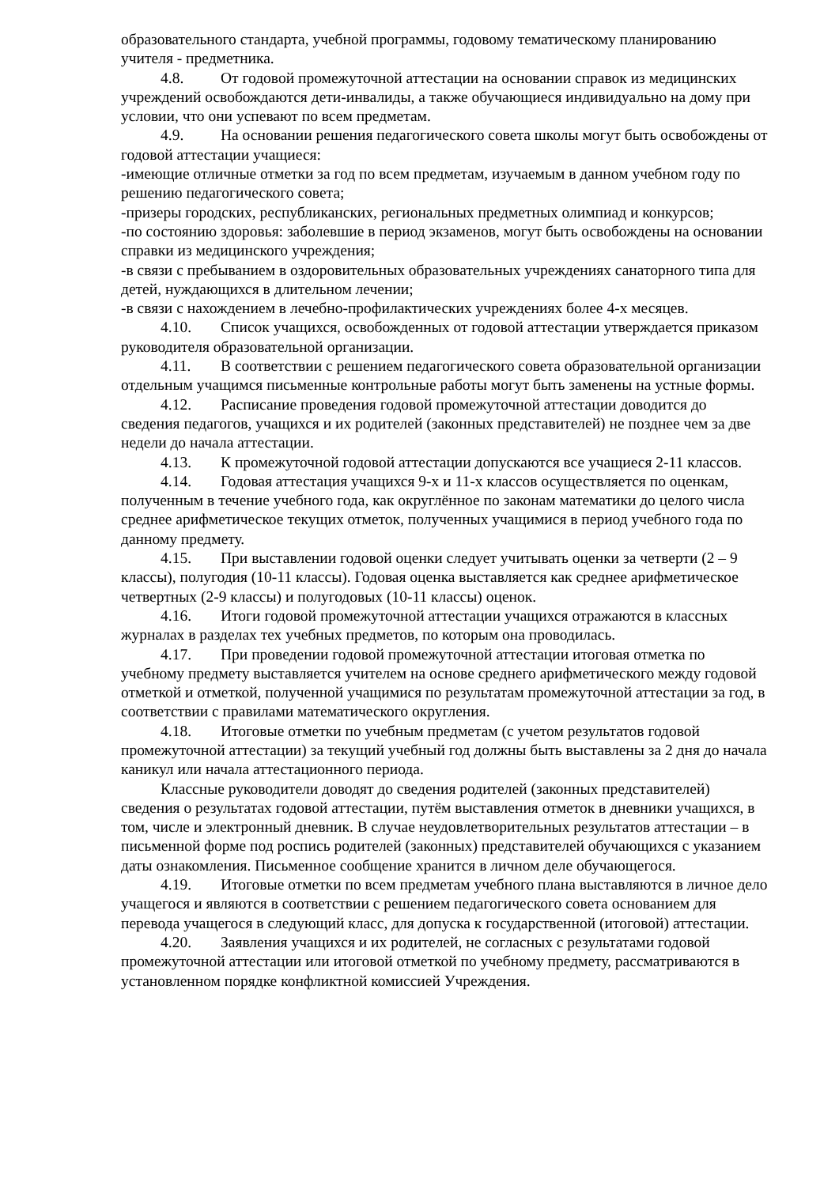образовательного стандарта, учебной программы, годовому тематическому планированию учителя - предметника.
4.8. От годовой промежуточной аттестации на основании справок из медицинских учреждений освобождаются дети-инвалиды, а также обучающиеся индивидуально на дому при условии, что они успевают по всем предметам.
4.9. На основании решения педагогического совета школы могут быть освобождены от годовой аттестации учащиеся:
-имеющие отличные отметки за год по всем предметам, изучаемым в данном учебном году по решению педагогического совета;
-призеры городских, республиканских, региональных предметных олимпиад и конкурсов;
-по состоянию здоровья: заболевшие в период экзаменов, могут быть освобождены на основании справки из медицинского учреждения;
-в связи с пребыванием в оздоровительных образовательных учреждениях санаторного типа для детей, нуждающихся в длительном лечении;
-в связи с нахождением в лечебно-профилактических учреждениях более 4-х месяцев.
4.10. Список учащихся, освобожденных от годовой аттестации утверждается приказом руководителя образовательной организации.
4.11. В соответствии с решением педагогического совета образовательной организации отдельным учащимся письменные контрольные работы могут быть заменены на устные формы.
4.12. Расписание проведения годовой промежуточной аттестации доводится до сведения педагогов, учащихся и их родителей (законных представителей) не позднее чем за две недели до начала аттестации.
4.13. К промежуточной годовой аттестации допускаются все учащиеся 2-11 классов.
4.14. Годовая аттестация учащихся 9-х и 11-х классов осуществляется по оценкам, полученным в течение учебного года, как округлённое по законам математики до целого числа среднее арифметическое текущих отметок, полученных учащимися в период учебного года по данному предмету.
4.15. При выставлении годовой оценки следует учитывать оценки за четверти (2 – 9 классы), полугодия (10-11 классы). Годовая оценка выставляется как среднее арифметическое четвертных (2-9 классы) и полугодовых (10-11 классы) оценок.
4.16. Итоги годовой промежуточной аттестации учащихся отражаются в классных журналах в разделах тех учебных предметов, по которым она проводилась.
4.17. При проведении годовой промежуточной аттестации итоговая отметка по учебному предмету выставляется учителем на основе среднего арифметического между годовой отметкой и отметкой, полученной учащимися по результатам промежуточной аттестации за год, в соответствии с правилами математического округления.
4.18. Итоговые отметки по учебным предметам (с учетом результатов годовой промежуточной аттестации) за текущий учебный год должны быть выставлены за 2 дня до начала каникул или начала аттестационного периода.
Классные руководители доводят до сведения родителей (законных представителей) сведения о результатах годовой аттестации, путём выставления отметок в дневники учащихся, в том, числе и электронный дневник. В случае неудовлетворительных результатов аттестации – в письменной форме под роспись родителей (законных) представителей обучающихся с указанием даты ознакомления. Письменное сообщение хранится в личном деле обучающегося.
4.19. Итоговые отметки по всем предметам учебного плана выставляются в личное дело учащегося и являются в соответствии с решением педагогического совета основанием для перевода учащегося в следующий класс, для допуска к государственной (итоговой) аттестации.
4.20. Заявления учащихся и их родителей, не согласных с результатами годовой промежуточной аттестации или итоговой отметкой по учебному предмету, рассматриваются в установленном порядке конфликтной комиссией Учреждения.